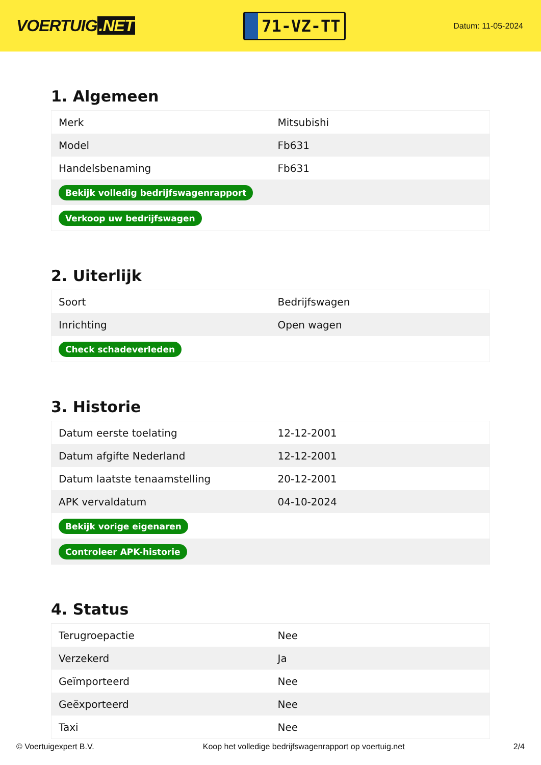VOERTUIG.NET
71-VZ-TT
Datum: 11-05-2024
1. Algemeen
| Merk | Mitsubishi |
| Model | Fb631 |
| Handelsbenaming | Fb631 |
| Bekijk volledig bedrijfswagenrapport | |
| Verkoop uw bedrijfswagen | |
2. Uiterlijk
| Soort | Bedrijfswagen |
| Inrichting | Open wagen |
| Check schadeverleden | |
3. Historie
| Datum eerste toelating | 12-12-2001 |
| Datum afgifte Nederland | 12-12-2001 |
| Datum laatste tenaamstelling | 20-12-2001 |
| APK vervaldatum | 04-10-2024 |
| Bekijk vorige eigenaren | |
| Controleer APK-historie | |
4. Status
| Terugroepactie | Nee |
| Verzekerd | Ja |
| Geïmporteerd | Nee |
| Geëxporteerd | Nee |
| Taxi | Nee |
© Voertuigexpert B.V. Koop het volledige bedrijfswagenrapport op voertuig.net 2/4